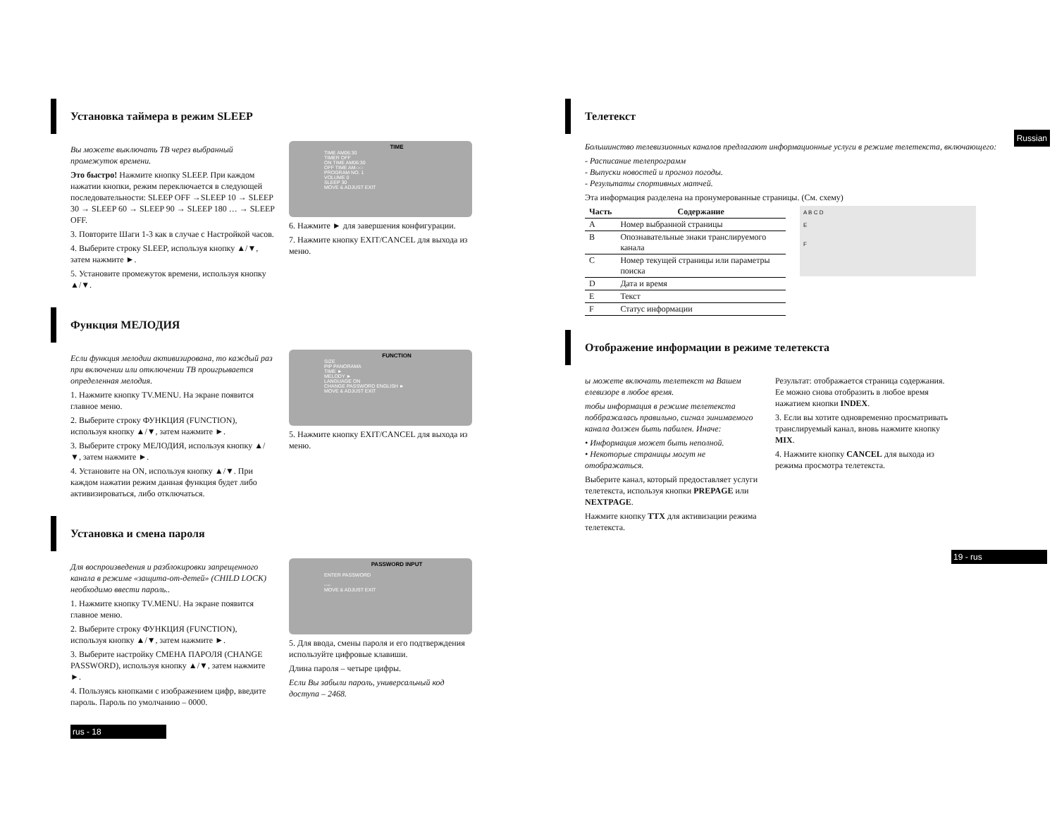Установка таймера в режим SLEEP
Вы можете выключать ТВ через выбранный промежуток времени.
Это быстро! Нажмите кнопку SLEEP. При каждом нажатии кнопки, режим переключается в следующей последовательности: SLEEP OFF →SLEEP 10 → SLEEP 30 → SLEEP 60 → SLEEP 90 → SLEEP 180 … → SLEEP OFF.
3. Повторите Шаги 1-3 как в случае с Настройкой часов.
4. Выберите строку SLEEP, используя кнопку ▲/▼, затем нажмите ►.
5. Установите промежуток времени, используя кнопку ▲/▼.
TIME
TIME AM06:30
TIMER OFF
ON TIME AM06:30
OFF TIME AM-:-:-
PROGRAM NO. 1
VOLUME 0
SLEEP 30
MOVE & ADJUST EXIT
6. Нажмите ► для завершения конфигурации.
7. Нажмите кнопку EXIT/CANCEL для выхода из меню.
Функция МЕЛОДИЯ
Если функция мелодии активизирована, то каждый раз при включении или отключении ТВ проигрывается определенная мелодия.
1. Нажмите кнопку TV.MENU. На экране появится главное меню.
2. Выберите строку ФУНКЦИЯ (FUNCTION), используя кнопку ▲/▼, затем нажмите ►.
3. Выберите строку МЕЛОДИЯ, используя кнопку ▲/▼, затем нажмите ►.
4. Установите на ON, используя кнопку ▲/▼. При каждом нажатии режим данная функция будет либо активизироваться, либо отключаться.
FUNCTION
SIZE
PIP PANORAMA
TIME ►
MELODY ►
LANGUAGE ON
CHANGE PASSWORD ENGLISH ►
MOVE & ADJUST EXIT
5. Нажмите кнопку EXIT/CANCEL для выхода из меню.
Установка и смена пароля
Для воспроизведения и разблокировки запрещенного канала в режиме «защита-от-детей» (CHILD LOCK) необходимо ввести пароль..
1. Нажмите кнопку TV.MENU. На экране появится главное меню.
2. Выберите строку ФУНКЦИЯ (FUNCTION), используя кнопку ▲/▼, затем нажмите ►.
3. Выберите настройку СМЕНА ПАРОЛЯ (CHANGE PASSWORD), используя кнопку ▲/▼, затем нажмите ►.
4. Пользуясь кнопками с изображением цифр, введите пароль. Пароль по умолчанию – 0000.
PASSWORD INPUT
ENTER PASSWORD
----
MOVE & ADJUST EXIT
5. Для ввода, смены пароля и его подтверждения используйте цифровые клавиши.
Длина пароля – четыре цифры.
Если Вы забыли пароль, универсальный код доступа – 2468.
rus - 18
Телетекст
Большинство телевизионных каналов предлагают информационные услуги в режиме телетекста, включающего:
- Расписание телепрограмм
- Выпуски новостей и прогноз погоды.
- Результаты спортивных матчей.
Эта информация разделена на пронумерованные страницы. (См. схему)
| Часть | Содержание |
| --- | --- |
| A | Номер выбранной страницы |
| B | Опознавательные знаки транслируемого канала |
| C | Номер текущей страницы или параметры поиска |
| D | Дата и время |
| E | Текст |
| F | Статус информации |
A B C D
E
F
Отображение информации в режиме телетекста
ы можете включать телетекст на Вашем елевизоре в любое время.
тобы информация в режиме телетекста поббражалась правильно, сигнал эинимаемого канала должен быть пабилен. Иначе:
• Информация может быть неполной.
• Некоторые страницы могут не отображаться.
Выберите канал, который предоставляет услуги телетекста, используя кнопки PREPAGE или NEXTPAGE.
Нажмите кнопку TTX для активизации режима телетекста.
Результат: отображается страница содержания. Ее можно снова отобразить в любое время нажатием кнопки INDEX.
3. Если вы хотите одновременно просматривать транслируемый канал, вновь нажмите кнопку MIX.
4. Нажмите кнопку CANCEL для выхода из режима просмотра телетекста.
Russian
19 - rus